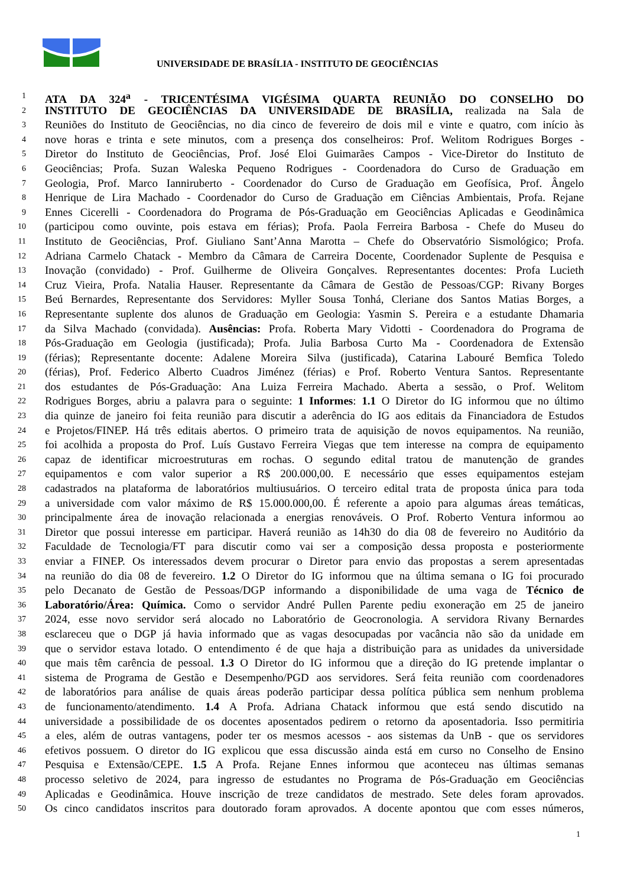UNIVERSIDADE DE BRASÍLIA - INSTITUTO DE GEOCIÊNCIAS
1 ATA DA 324<sup>a</sup> - TRICENTÉSIMA VIGÉSIMA QUARTA REUNIÃO DO CONSELHO DO
2 INSTITUTO DE GEOCIÊNCIAS DA UNIVERSIDADE DE BRASÍLIA, realizada na Sala de
3 Reuniões do Instituto de Geociências, no dia cinco de fevereiro de dois mil e vinte e quatro, com início às
4 nove horas e trinta e sete minutos, com a presença dos conselheiros: Prof. Welitom Rodrigues Borges -
5 Diretor do Instituto de Geociências, Prof. José Eloi Guimarães Campos - Vice-Diretor do Instituto de
6 Geociências; Profa. Suzan Waleska Pequeno Rodrigues - Coordenadora do Curso de Graduação em
7 Geologia, Prof. Marco Ianniruberto - Coordenador do Curso de Graduação em Geofísica, Prof. Ângelo
8 Henrique de Lira Machado - Coordenador do Curso de Graduação em Ciências Ambientais, Profa. Rejane
9 Ennes Cicerelli - Coordenadora do Programa de Pós-Graduação em Geociências Aplicadas e Geodinâmica
10 (participou como ouvinte, pois estava em férias); Profa. Paola Ferreira Barbosa - Chefe do Museu do
11 Instituto de Geociências, Prof. Giuliano Sant’Anna Marotta – Chefe do Observatório Sismológico; Profa.
12 Adriana Carmelo Chatack - Membro da Câmara de Carreira Docente, Coordenador Suplente de Pesquisa e
13 Inovação (convidado) - Prof. Guilherme de Oliveira Gonçalves. Representantes docentes: Profa Lucieth
14 Cruz Vieira, Profa. Natalia Hauser. Representante da Câmara de Gestão de Pessoas/CGP: Rivany Borges
15 Beú Bernardes, Representante dos Servidores: Myller Sousa Tonhá, Cleriane dos Santos Matias Borges, a
16 Representante suplente dos alunos de Graduação em Geologia: Yasmin S. Pereira e a estudante Dhamaria
17 da Silva Machado (convidada). Ausências: Profa. Roberta Mary Vidotti - Coordenadora do Programa de
18 Pós-Graduação em Geologia (justificada); Profa. Julia Barbosa Curto Ma - Coordenadora de Extensão
19 (férias); Representante docente: Adalene Moreira Silva (justificada), Catarina Labouré Bemfica Toledo
20 (férias), Prof. Federico Alberto Cuadros Jiménez (férias) e Prof. Roberto Ventura Santos. Representante
21 dos estudantes de Pós-Graduação: Ana Luiza Ferreira Machado. Aberta a sessão, o Prof. Welitom
22 Rodrigues Borges, abriu a palavra para o seguinte: 1 Informes: 1.1 O Diretor do IG informou que no último
23 dia quinze de janeiro foi feita reunião para discutir a aderência do IG aos editais da Financiadora de Estudos
24 e Projetos/FINEP. Há três editais abertos. O primeiro trata de aquisição de novos equipamentos. Na reunião,
25 foi acolhida a proposta do Prof. Luís Gustavo Ferreira Viegas que tem interesse na compra de equipamento
26 capaz de identificar microestruturas em rochas. O segundo edital tratou de manutenção de grandes
27 equipamentos e com valor superior a R$ 200.000,00. E necessário que esses equipamentos estejam
28 cadastrados na plataforma de laboratórios multiusuários. O terceiro edital trata de proposta única para toda
29 a universidade com valor máximo de R$ 15.000.000,00. É referente a apoio para algumas áreas temáticas,
30 principalmente área de inovação relacionada a energias renováveis. O Prof. Roberto Ventura informou ao
31 Diretor que possui interesse em participar. Haverá reunião as 14h30 do dia 08 de fevereiro no Auditório da
32 Faculdade de Tecnologia/FT para discutir como vai ser a composição dessa proposta e posteriormente
33 enviar a FINEP. Os interessados devem procurar o Diretor para envio das propostas a serem apresentadas
34 na reunião do dia 08 de fevereiro. 1.2 O Diretor do IG informou que na última semana o IG foi procurado
35 pelo Decanato de Gestão de Pessoas/DGP informando a disponibilidade de uma vaga de Técnico de
36 Laboratório/Área: Química. Como o servidor André Pullen Parente pediu exoneração em 25 de janeiro
37 2024, esse novo servidor será alocado no Laboratório de Geocronologia. A servidora Rivany Bernardes
38 esclareceu que o DGP já havia informado que as vagas desocupadas por vacância não são da unidade em
39 que o servidor estava lotado. O entendimento é de que haja a distribuição para as unidades da universidade
40 que mais têm carência de pessoal. 1.3 O Diretor do IG informou que a direção do IG pretende implantar o
41 sistema de Programa de Gestão e Desempenho/PGD aos servidores. Será feita reunião com coordenadores
42 de laboratórios para análise de quais áreas poderão participar dessa política pública sem nenhum problema
43 de funcionamento/atendimento. 1.4 A Profa. Adriana Chatack informou que está sendo discutido na
44 universidade a possibilidade de os docentes aposentados pedirem o retorno da aposentadoria. Isso permitiria
45 a eles, além de outras vantagens, poder ter os mesmos acessos - aos sistemas da UnB - que os servidores
46 efetivos possuem. O diretor do IG explicou que essa discussão ainda está em curso no Conselho de Ensino
47 Pesquisa e Extensão/CEPE. 1.5 A Profa. Rejane Ennes informou que aconteceu nas últimas semanas
48 processo seletivo de 2024, para ingresso de estudantes no Programa de Pós-Graduação em Geociências
49 Aplicadas e Geodinâmica. Houve inscrição de treze candidatos de mestrado. Sete deles foram aprovados.
50 Os cinco candidatos inscritos para doutorado foram aprovados. A docente apontou que com esses números,
1